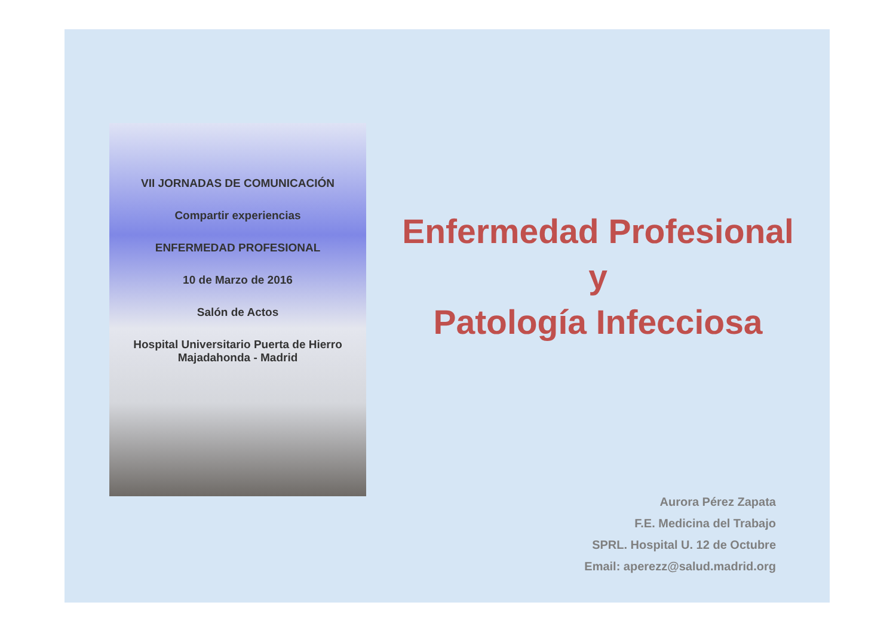VII JORNADAS DE COMUNICACIÓN
Compartir experiencias
ENFERMEDAD PROFESIONAL
10 de Marzo de 2016
Salón de Actos
Hospital Universitario Puerta de Hierro
Majadahonda - Madrid
Enfermedad Profesional
y
Patología Infecciosa
Aurora Pérez Zapata
F.E. Medicina del Trabajo
SPRL. Hospital U. 12 de Octubre
Email: aperezz@salud.madrid.org